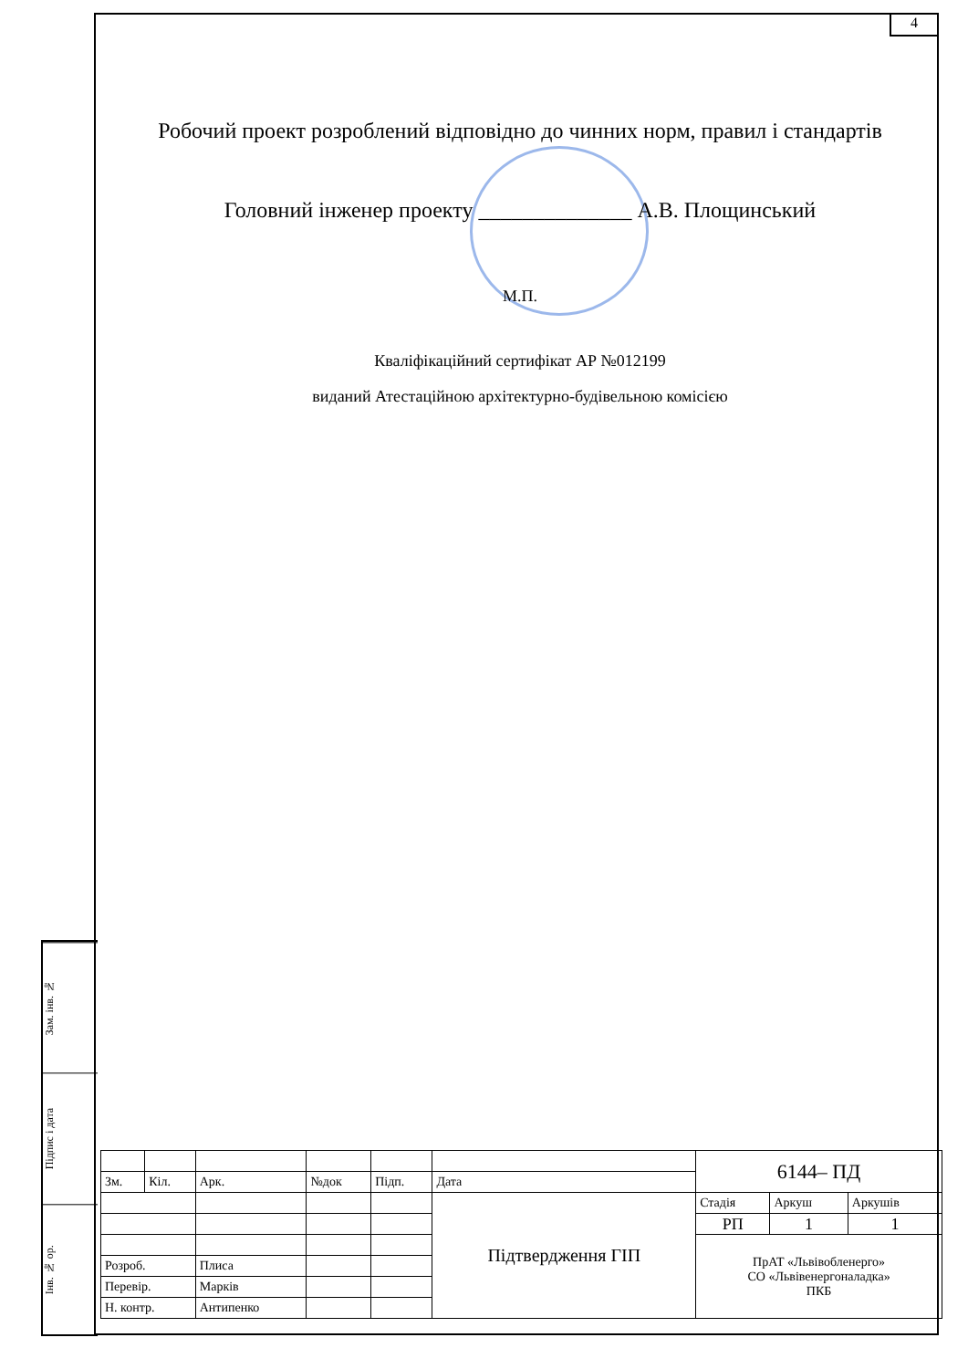4
Робочий проект розроблений відповідно до чинних норм, правил і стандартів
Головний інженер проекту ______________ А.В. Площинський
М.П.
Кваліфікаційний сертифікат АР №012199
виданий Атестаційною архітектурно-будівельною комісією
Зам. інв. №
Підпис і дата
Інв. № ор.
| | | | | | | 6144– ПД | | |
| Зм. | Кіл. | Арк. | №док | Підп. | Дата | | | |
| | | | | | Підтвердження ГІП | Стадія | Аркуш | Аркушів |
| | | | | | | РП | 1 | 1 |
| | | | | | | ПрАТ «Львівобленерго» СО «Львівенергоналадка» ПКБ | | |
| Розроб. | | Плиса | | | | | | |
| Перевір. | | Марків | | | | | | |
| Н. контр. | | Антипенко | | | | | | |